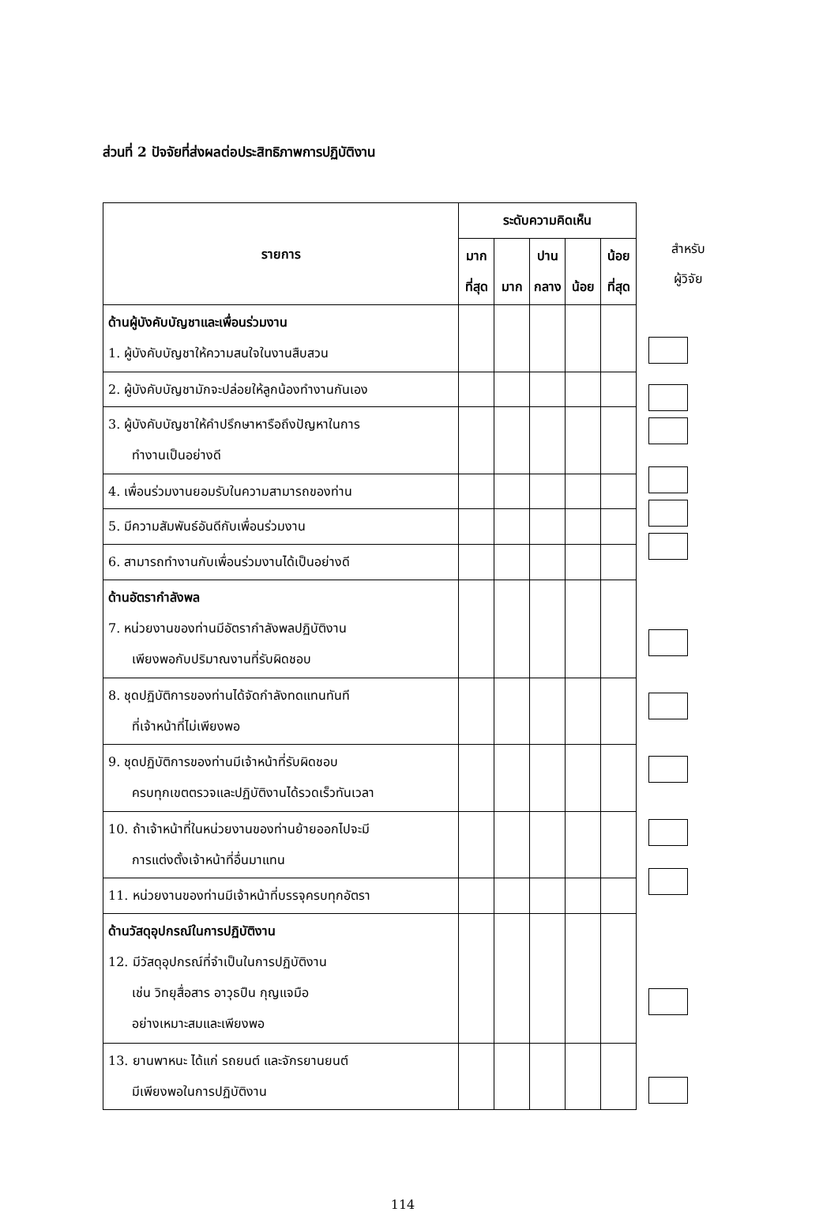ส่วนที่ 2 ปัจจัยที่ส่งผลต่อประสิทธิภาพการปฏิบัติงาน
| รายการ | ระดับความคิดเห็น | | | | |
| --- | --- | --- | --- | --- | --- |
| | มาก ที่สุด | มาก | ปาน กลาง | น้อย | น้อย ที่สุด |
| ด้านผู้บังคับบัญชาและเพื่อนร่วมงาน 1. ผู้บังคับบัญชาให้ความสนใจในงานสืบสวน | | | | | |
| 2. ผู้บังคับบัญชามักจะปล่อยให้ลูกน้องทำงานกันเอง | | | | | |
| 3. ผู้บังคับบัญชาให้คำปรึกษาหารือถึงปัญหาในการ ทำงานเป็นอย่างดี | | | | | |
| 4. เพื่อนร่วมงานยอมรับในความสามารถของท่าน | | | | | |
| 5. มีความสัมพันธ์อันดีกับเพื่อนร่วมงาน | | | | | |
| 6. สามารถทำงานกับเพื่อนร่วมงานได้เป็นอย่างดี | | | | | |
| ด้านอัตรากำลังพล 7. หน่วยงานของท่านมีอัตรากำลังพลปฏิบัติงาน เพียงพอกับปริมาณงานที่รับผิดชอบ | | | | | |
| 8. ชุดปฏิบัติการของท่านได้จัดกำลังทดแทนทันที ที่เจ้าหน้าที่ไม่เพียงพอ | | | | | |
| 9. ชุดปฏิบัติการของท่านมีเจ้าหน้าที่รับผิดชอบ ครบทุกเขตตรวจและปฏิบัติงานได้รวดเร็วทันเวลา | | | | | |
| 10. ถ้าเจ้าหน้าที่ในหน่วยงานของท่านย้ายออกไปจะมี การแต่งตั้งเจ้าหน้าที่อื่นมาแทน | | | | | |
| 11. หน่วยงานของท่านมีเจ้าหน้าที่บรรจุครบทุกอัตรา | | | | | |
| ด้านวัสดุอุปกรณ์ในการปฏิบัติงาน 12. มีวัสดุอุปกรณ์ที่จำเป็นในการปฏิบัติงาน เช่น วิทยุสื่อสาร อาวุธปืน กุญแจมือ อย่างเหมาะสมและเพียงพอ | | | | | |
| 13. ยานพาหนะ ได้แก่ รถยนต์ และจักรยานยนต์ มีเพียงพอในการปฏิบัติงาน | | | | | |
สำหรับ
ผู้วิจัย
114